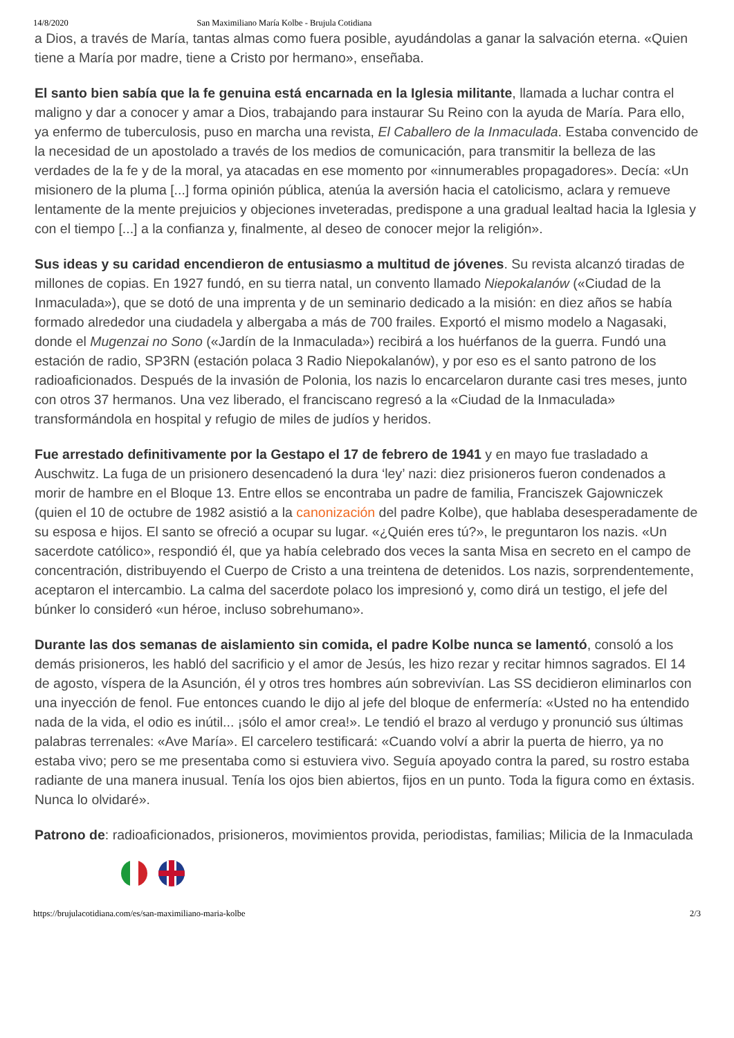14/8/2020 San Maximiliano María Kolbe - Brujula Cotidiana
a Dios, a través de María, tantas almas como fuera posible, ayudándolas a ganar la salvación eterna. «Quien tiene a María por madre, tiene a Cristo por hermano», enseñaba.
El santo bien sabía que la fe genuina está encarnada en la Iglesia militante, llamada a luchar contra el maligno y dar a conocer y amar a Dios, trabajando para instaurar Su Reino con la ayuda de María. Para ello, ya enfermo de tuberculosis, puso en marcha una revista, El Caballero de la Inmaculada. Estaba convencido de la necesidad de un apostolado a través de los medios de comunicación, para transmitir la belleza de las verdades de la fe y de la moral, ya atacadas en ese momento por «innumerables propagadores». Decía: «Un misionero de la pluma [...] forma opinión pública, atenúa la aversión hacia el catolicismo, aclara y remueve lentamente de la mente prejuicios y objeciones inveteradas, predispone a una gradual lealtad hacia la Iglesia y con el tiempo [...] a la confianza y, finalmente, al deseo de conocer mejor la religión».
Sus ideas y su caridad encendieron de entusiasmo a multitud de jóvenes. Su revista alcanzó tiradas de millones de copias. En 1927 fundó, en su tierra natal, un convento llamado Niepokalanów («Ciudad de la Inmaculada»), que se dotó de una imprenta y de un seminario dedicado a la misión: en diez años se había formado alrededor una ciudadela y albergaba a más de 700 frailes. Exportó el mismo modelo a Nagasaki, donde el Mugenzai no Sono («Jardín de la Inmaculada») recibirá a los huérfanos de la guerra. Fundó una estación de radio, SP3RN (estación polaca 3 Radio Niepokalanów), y por eso es el santo patrono de los radioaficionados. Después de la invasión de Polonia, los nazis lo encarcelaron durante casi tres meses, junto con otros 37 hermanos. Una vez liberado, el franciscano regresó a la «Ciudad de la Inmaculada» transformándola en hospital y refugio de miles de judíos y heridos.
Fue arrestado definitivamente por la Gestapo el 17 de febrero de 1941 y en mayo fue trasladado a Auschwitz. La fuga de un prisionero desencadenó la dura ‘ley’ nazi: diez prisioneros fueron condenados a morir de hambre en el Bloque 13. Entre ellos se encontraba un padre de familia, Franciszek Gajowniczek (quien el 10 de octubre de 1982 asistió a la canonización del padre Kolbe), que hablaba desesperadamente de su esposa e hijos. El santo se ofreció a ocupar su lugar. «¿Quién eres tú?», le preguntaron los nazis. «Un sacerdote católico», respondió él, que ya había celebrado dos veces la santa Misa en secreto en el campo de concentración, distribuyendo el Cuerpo de Cristo a una treintena de detenidos. Los nazis, sorprendentemente, aceptaron el intercambio. La calma del sacerdote polaco los impresionó y, como dirá un testigo, el jefe del búnker lo consideró «un héroe, incluso sobrehumano».
Durante las dos semanas de aislamiento sin comida, el padre Kolbe nunca se lamentó, consoló a los demás prisioneros, les habló del sacrificio y el amor de Jesús, les hizo rezar y recitar himnos sagrados. El 14 de agosto, víspera de la Asunción, él y otros tres hombres aún sobrevivían. Las SS decidieron eliminarlos con una inyección de fenol. Fue entonces cuando le dijo al jefe del bloque de enfermería: «Usted no ha entendido nada de la vida, el odio es inútil... ¡sólo el amor crea!». Le tendió el brazo al verdugo y pronunció sus últimas palabras terrenales: «Ave María». El carcelero testificará: «Cuando volví a abrir la puerta de hierro, ya no estaba vivo; pero se me presentaba como si estuviera vivo. Seguía apoyado contra la pared, su rostro estaba radiante de una manera inusual. Tenía los ojos bien abiertos, fijos en un punto. Toda la figura como en éxtasis. Nunca lo olvidaré».
Patrono de: radioaficionados, prisioneros, movimientos provida, periodistas, familias; Milicia de la Inmaculada
https://brujulacotidiana.com/es/san-maximiliano-maria-kolbe 2/3